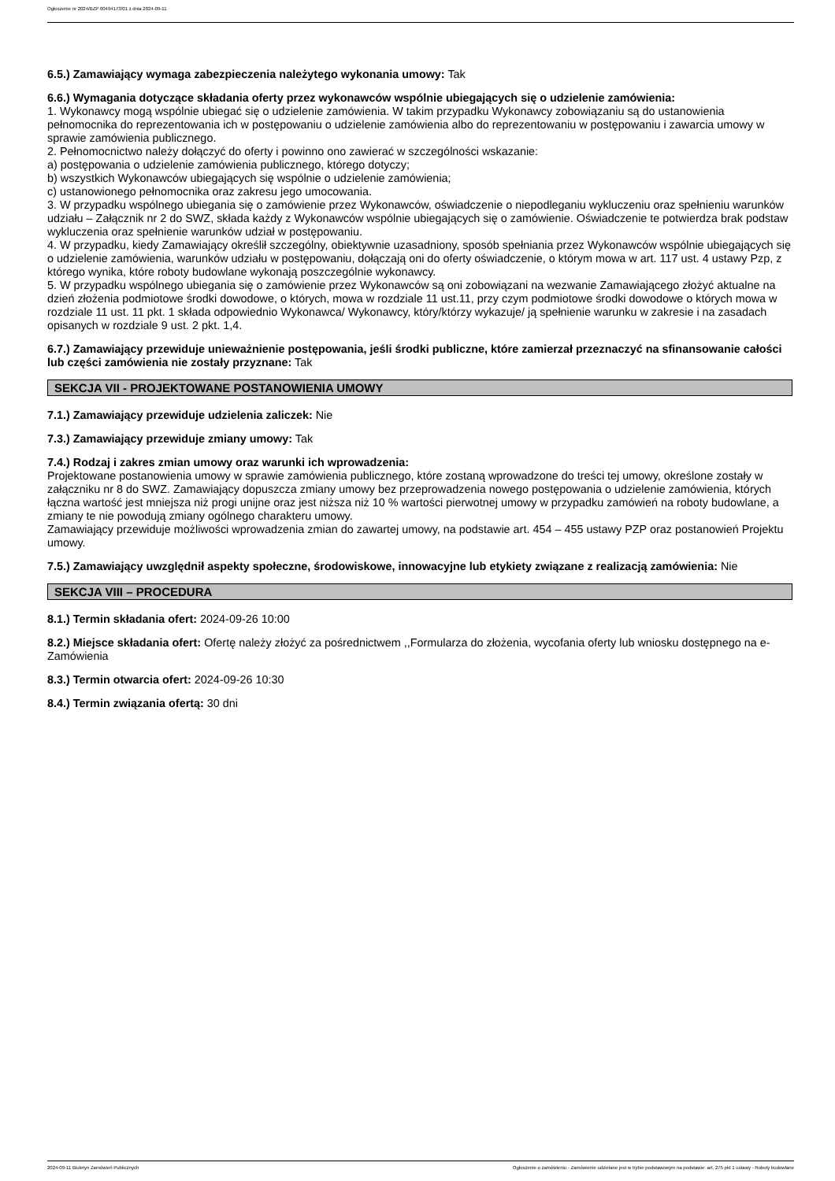Ogłoszenie nr 2024/BZP 00494173/01 z dnia 2024-09-11
6.5.) Zamawiający wymaga zabezpieczenia należytego wykonania umowy: Tak
6.6.) Wymagania dotyczące składania oferty przez wykonawców wspólnie ubiegających się o udzielenie zamówienia:
1. Wykonawcy mogą wspólnie ubiegać się o udzielenie zamówienia. W takim przypadku Wykonawcy zobowiązaniu są do ustanowienia pełnomocnika do reprezentowania ich w postępowaniu o udzielenie zamówienia albo do reprezentowaniu w postępowaniu i zawarcia umowy w sprawie zamówienia publicznego.
2. Pełnomocnictwo należy dołączyć do oferty i powinno ono zawierać w szczególności wskazanie:
a) postępowania o udzielenie zamówienia publicznego, którego dotyczy;
b) wszystkich Wykonawców ubiegających się wspólnie o udzielenie zamówienia;
c) ustanowionego pełnomocnika oraz zakresu jego umocowania.
3. W przypadku wspólnego ubiegania się o zamówienie przez Wykonawców, oświadczenie o niepodleganiu wykluczeniu oraz spełnieniu warunków udziału – Załącznik nr 2 do SWZ, składa każdy z Wykonawców wspólnie ubiegających się o zamówienie. Oświadczenie te potwierdza brak podstaw wykluczenia oraz spełnienie warunków udział w postępowaniu.
4. W przypadku, kiedy Zamawiający określił szczególny, obiektywnie uzasadniony, sposób spełniania przez Wykonawców wspólnie ubiegających się o udzielenie zamówienia, warunków udziału w postępowaniu, dołączają oni do oferty oświadczenie, o którym mowa w art. 117 ust. 4 ustawy Pzp, z którego wynika, które roboty budowlane wykonają poszczególnie wykonawcy.
5. W przypadku wspólnego ubiegania się o zamówienie przez Wykonawców są oni zobowiązani na wezwanie Zamawiającego złożyć aktualne na dzień złożenia podmiotowe środki dowodowe, o których, mowa w rozdziale 11 ust.11, przy czym podmiotowe środki dowodowe o których mowa w rozdziale 11 ust. 11 pkt. 1 składa odpowiednio Wykonawca/ Wykonawcy, który/którzy wykazuje/ ją spełnienie warunku w zakresie i na zasadach opisanych w rozdziale 9 ust. 2 pkt. 1,4.
6.7.) Zamawiający przewiduje unieważnienie postępowania, jeśli środki publiczne, które zamierzał przeznaczyć na sfinansowanie całości lub części zamówienia nie zostały przyznane: Tak
SEKCJA VII - PROJEKTOWANE POSTANOWIENIA UMOWY
7.1.) Zamawiający przewiduje udzielenia zaliczek: Nie
7.3.) Zamawiający przewiduje zmiany umowy: Tak
7.4.) Rodzaj i zakres zmian umowy oraz warunki ich wprowadzenia:
Projektowane postanowienia umowy w sprawie zamówienia publicznego, które zostaną wprowadzone do treści tej umowy, określone zostały w załączniku nr 8 do SWZ. Zamawiający dopuszcza zmiany umowy bez przeprowadzenia nowego postępowania o udzielenie zamówienia, których łączna wartość jest mniejsza niż progi unijne oraz jest niższa niż 10 % wartości pierwotnej umowy w przypadku zamówień na roboty budowlane, a zmiany te nie powodują zmiany ogólnego charakteru umowy.
Zamawiający przewiduje możliwości wprowadzenia zmian do zawartej umowy, na podstawie art. 454 – 455 ustawy PZP oraz postanowień Projektu umowy.
7.5.) Zamawiający uwzględnił aspekty społeczne, środowiskowe, innowacyjne lub etykiety związane z realizacją zamówienia: Nie
SEKCJA VIII – PROCEDURA
8.1.) Termin składania ofert: 2024-09-26 10:00
8.2.) Miejsce składania ofert: Ofertę należy złożyć za pośrednictwem ,,Formularza do złożenia, wycofania oferty lub wniosku dostępnego na e-Zamówienia
8.3.) Termin otwarcia ofert: 2024-09-26 10:30
8.4.) Termin związania ofertą: 30 dni
2024-09-11 Biuletyn Zamówień Publicznych Ogłoszenie o zamówieniu - Zamówienie udzielane jest w trybie podstawowym na podstawie: art. 275 pkt 1 ustawy - Roboty budowlane